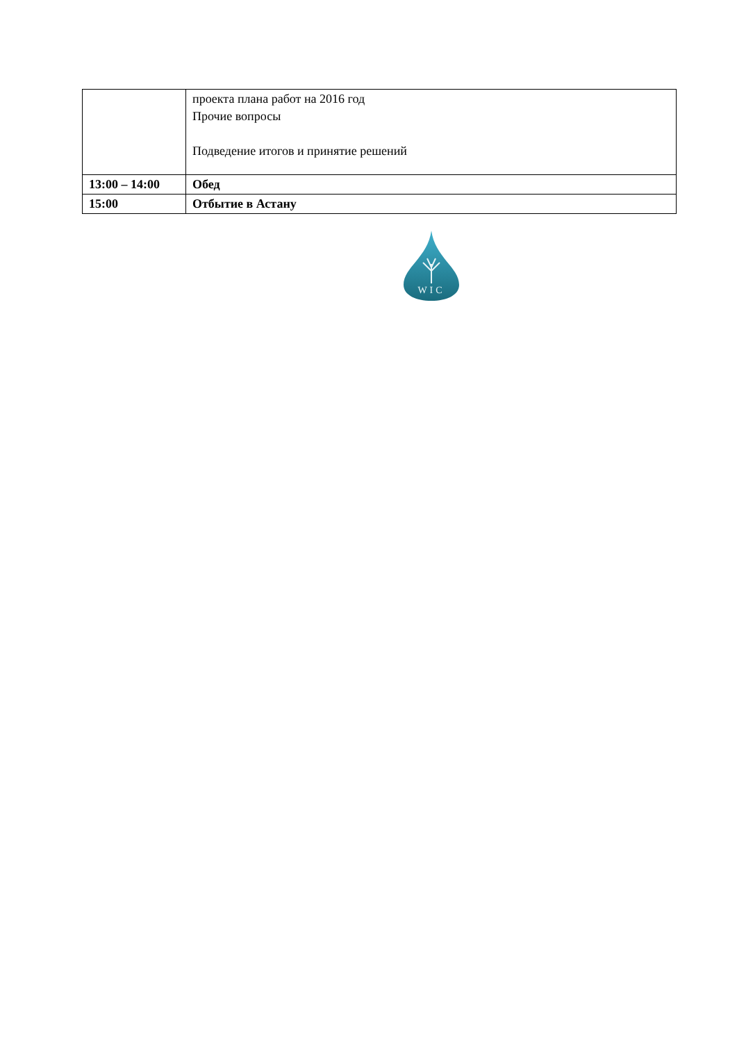| | проекта плана работ на 2016 год Прочие вопросы Подведение итогов и принятие решений |
| 13:00 – 14:00 | Обед |
| 15:00 | Отбытие в Астану |
WIC